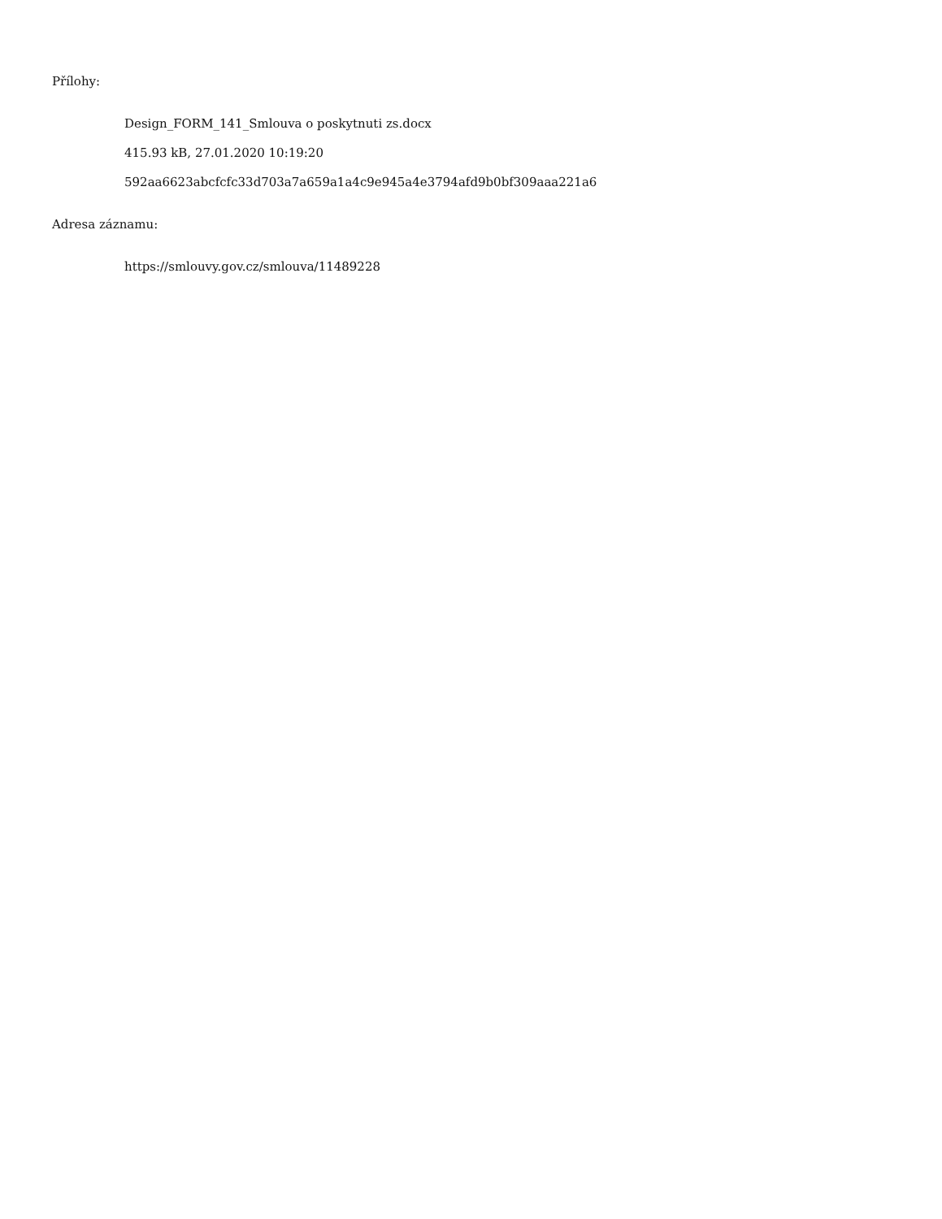Přílohy:
Design_FORM_141_Smlouva o poskytnuti zs.docx
415.93 kB, 27.01.2020 10:19:20
592aa6623abcfcfc33d703a7a659a1a4c9e945a4e3794afd9b0bf309aaa221a6
Adresa záznamu:
https://smlouvy.gov.cz/smlouva/11489228